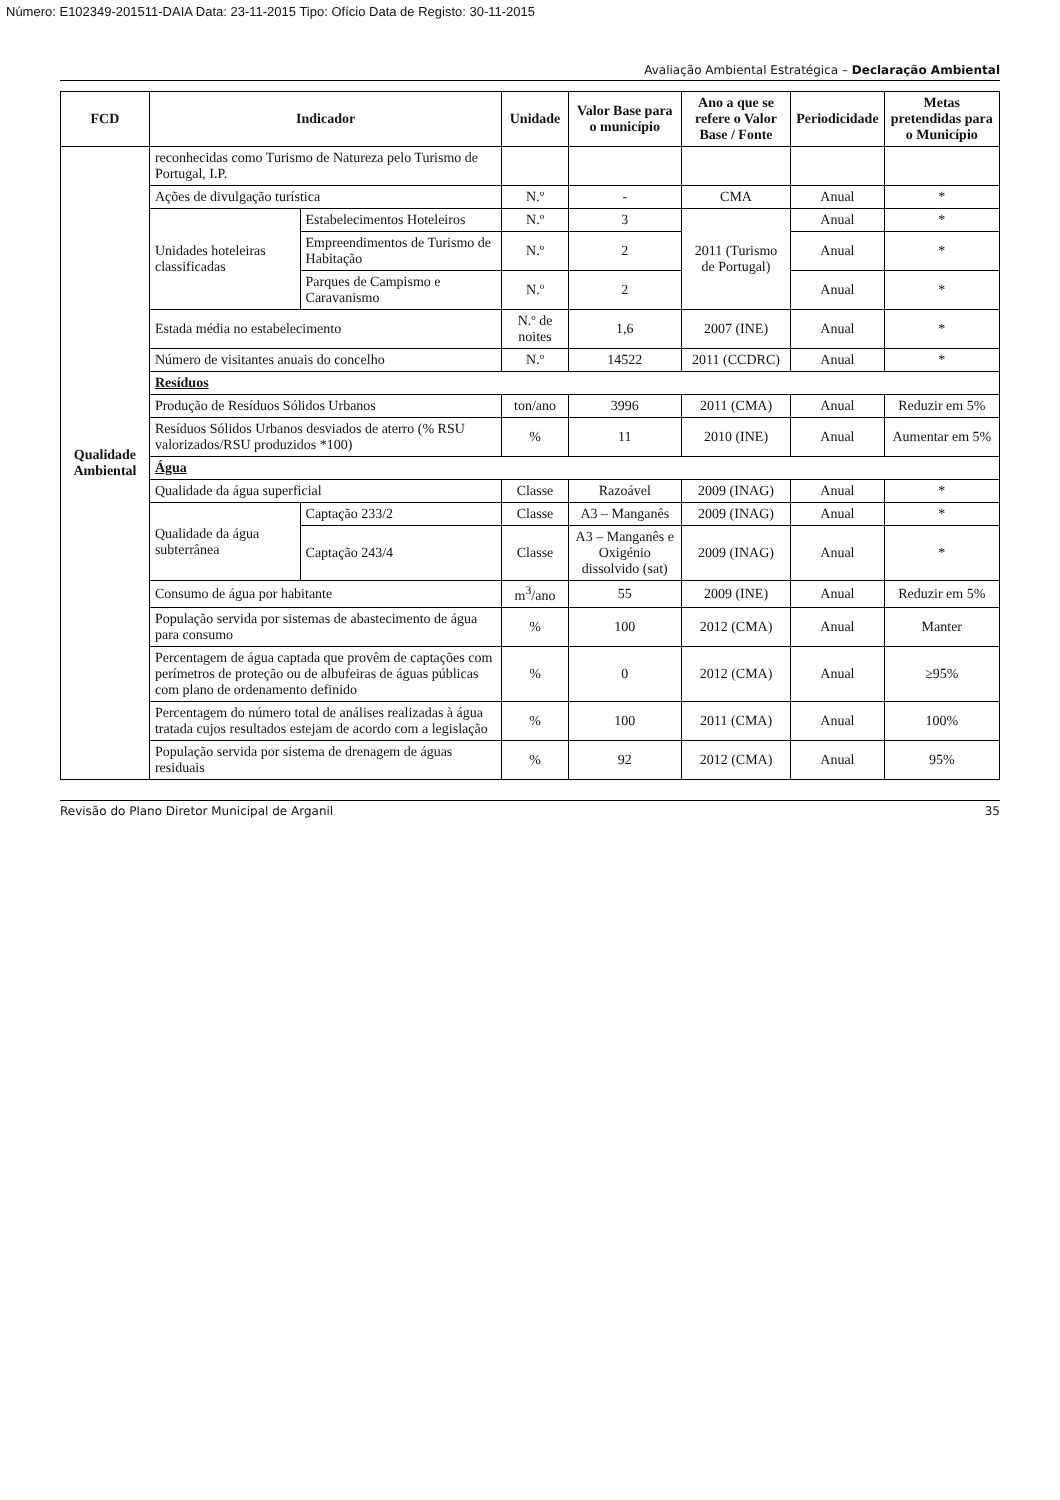Número: E102349-201511-DAIA Data: 23-11-2015 Tipo: Ofício Data de Registo: 30-11-2015
Avaliação Ambiental Estratégica – Declaração Ambiental
| FCD | Indicador | | Unidade | Valor Base para o município | Ano a que se refere o Valor Base / Fonte | Periodicidade | Metas pretendidas para o Município |
| --- | --- | --- | --- | --- | --- | --- | --- |
| Qualidade Ambiental | reconhecidas como Turismo de Natureza pelo Turismo de Portugal, I.P. | | | | | | |
| | Ações de divulgação turística | | N.º | - | CMA | Anual | * |
| | Unidades hoteleiras classificadas | Estabelecimentos Hoteleiros | N.º | 3 | 2011 (Turismo de Portugal) | Anual | * |
| | | Empreendimentos de Turismo de Habitação | N.º | 2 | | Anual | * |
| | | Parques de Campismo e Caravanismo | N.º | 2 | | Anual | * |
| | Estada média no estabelecimento | | N.º de noites | 1,6 | 2007 (INE) | Anual | * |
| | Número de visitantes anuais do concelho | | N.º | 14522 | 2011 (CCDRC) | Anual | * |
| | Resíduos | | | | | | |
| | Produção de Resíduos Sólidos Urbanos | | ton/ano | 3996 | 2011 (CMA) | Anual | Reduzir em 5% |
| | Resíduos Sólidos Urbanos desviados de aterro (% RSU valorizados/RSU produzidos *100) | | % | 11 | 2010 (INE) | Anual | Aumentar em 5% |
| | Água | | | | | | |
| | Qualidade da água superficial | | Classe | Razoável | 2009 (INAG) | Anual | * |
| | Qualidade da água subterrânea | Captação 233/2 | Classe | A3 – Manganês | 2009 (INAG) | Anual | * |
| | | Captação 243/4 | Classe | A3 – Manganês e Oxigénio dissolvido (sat) | 2009 (INAG) | Anual | * |
| | Consumo de água por habitante | | m<sup>3</sup>/ano | 55 | 2009 (INE) | Anual | Reduzir em 5% |
| | População servida por sistemas de abastecimento de água para consumo | | % | 100 | 2012 (CMA) | Anual | Manter |
| | Percentagem de água captada que provêm de captações com perímetros de proteção ou de albufeiras de águas públicas com plano de ordenamento definido | | % | 0 | 2012 (CMA) | Anual | ≥95% |
| | Percentagem do número total de análises realizadas à água tratada cujos resultados estejam de acordo com a legislação | | % | 100 | 2011 (CMA) | Anual | 100% |
| | População servida por sistema de drenagem de águas residuais | | % | 92 | 2012 (CMA) | Anual | 95% |
Revisão do Plano Diretor Municipal de Arganil 35